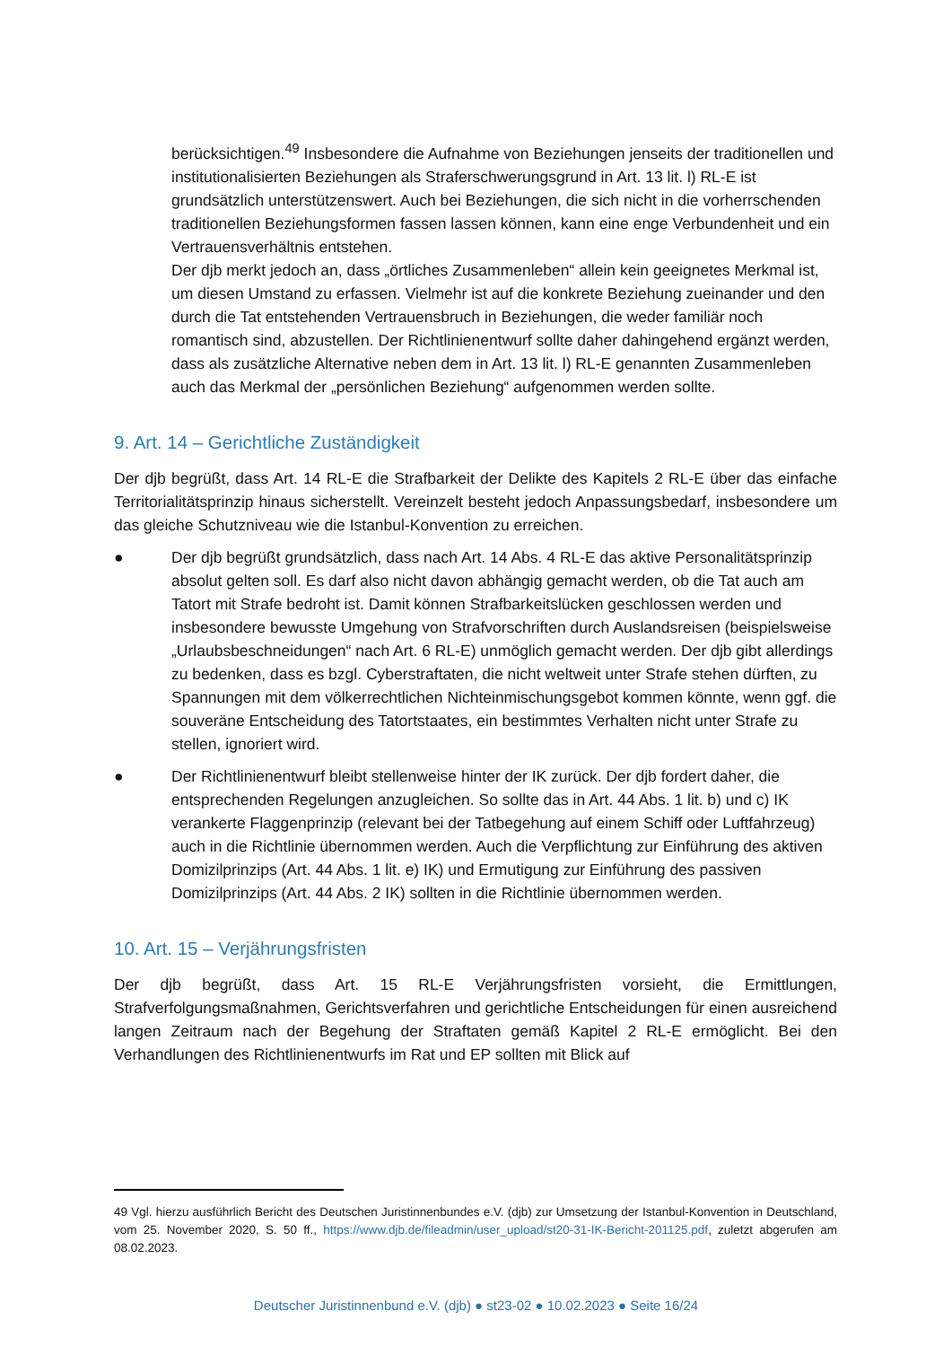berücksichtigen.<sup>49</sup> Insbesondere die Aufnahme von Beziehungen jenseits der traditionellen und institutionalisierten Beziehungen als Straferschwerungsgrund in Art. 13 lit. l) RL-E ist grundsätzlich unterstützenswert. Auch bei Beziehungen, die sich nicht in die vorherrschenden traditionellen Beziehungsformen fassen lassen können, kann eine enge Verbundenheit und ein Vertrauensverhältnis entstehen.
Der djb merkt jedoch an, dass „örtliches Zusammenleben“ allein kein geeignetes Merkmal ist, um diesen Umstand zu erfassen. Vielmehr ist auf die konkrete Beziehung zueinander und den durch die Tat entstehenden Vertrauensbruch in Beziehungen, die weder familiär noch romantisch sind, abzustellen. Der Richtlinienentwurf sollte daher dahingehend ergänzt werden, dass als zusätzliche Alternative neben dem in Art. 13 lit. l) RL-E genannten Zusammenleben auch das Merkmal der „persönlichen Beziehung“ aufgenommen werden sollte.
9. Art. 14 – Gerichtliche Zuständigkeit
Der djb begrüßt, dass Art. 14 RL-E die Strafbarkeit der Delikte des Kapitels 2 RL-E über das einfache Territorialitätsprinzip hinaus sicherstellt. Vereinzelt besteht jedoch Anpassungsbedarf, insbesondere um das gleiche Schutzniveau wie die Istanbul-Konvention zu erreichen.
● Der djb begrüßt grundsätzlich, dass nach Art. 14 Abs. 4 RL-E das aktive Personalitätsprinzip absolut gelten soll. Es darf also nicht davon abhängig gemacht werden, ob die Tat auch am Tatort mit Strafe bedroht ist. Damit können Strafbarkeitslücken geschlossen werden und insbesondere bewusste Umgehung von Strafvorschriften durch Auslandsreisen (beispielsweise „Urlaubsbeschneidungen“ nach Art. 6 RL-E) unmöglich gemacht werden. Der djb gibt allerdings zu bedenken, dass es bzgl. Cyberstraftaten, die nicht weltweit unter Strafe stehen dürften, zu Spannungen mit dem völkerrechtlichen Nichteinmischungsgebot kommen könnte, wenn ggf. die souveräne Entscheidung des Tatortstaates, ein bestimmtes Verhalten nicht unter Strafe zu stellen, ignoriert wird.
● Der Richtlinienentwurf bleibt stellenweise hinter der IK zurück. Der djb fordert daher, die entsprechenden Regelungen anzugleichen. So sollte das in Art. 44 Abs. 1 lit. b) und c) IK verankerte Flaggenprinzip (relevant bei der Tatbegehung auf einem Schiff oder Luftfahrzeug) auch in die Richtlinie übernommen werden. Auch die Verpflichtung zur Einführung des aktiven Domizilprinzips (Art. 44 Abs. 1 lit. e) IK) und Ermutigung zur Einführung des passiven Domizilprinzips (Art. 44 Abs. 2 IK) sollten in die Richtlinie übernommen werden.
10. Art. 15 – Verjährungsfristen
Der djb begrüßt, dass Art. 15 RL-E Verjährungsfristen vorsieht, die Ermittlungen, Strafverfolgungsmaßnahmen, Gerichtsverfahren und gerichtliche Entscheidungen für einen ausreichend langen Zeitraum nach der Begehung der Straftaten gemäß Kapitel 2 RL-E ermöglicht. Bei den Verhandlungen des Richtlinienentwurfs im Rat und EP sollten mit Blick auf
49 Vgl. hierzu ausführlich Bericht des Deutschen Juristinnenbundes e.V. (djb) zur Umsetzung der Istanbul-Konvention in Deutschland, vom 25. November 2020, S. 50 ff., https://www.djb.de/fileadmin/user_upload/st20-31-IK-Bericht-201125.pdf, zuletzt abgerufen am 08.02.2023.
Deutscher Juristinnenbund e.V. (djb) ● st23-02 ● 10.02.2023 ● Seite 16/24